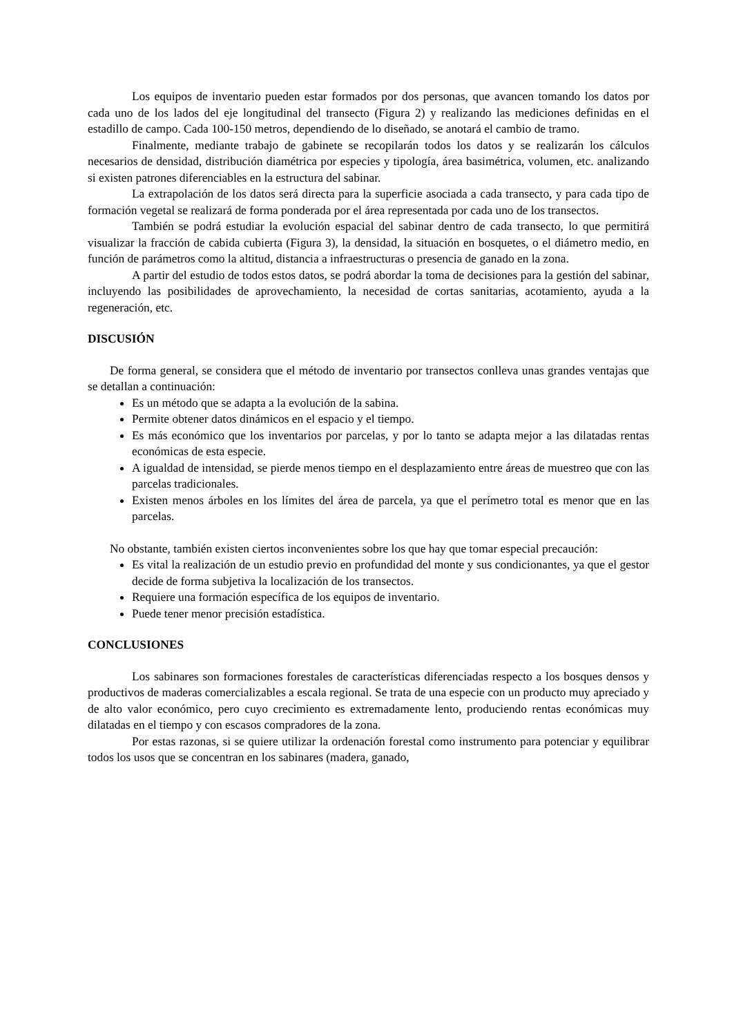Los equipos de inventario pueden estar formados por dos personas, que avancen tomando los datos por cada uno de los lados del eje longitudinal del transecto (Figura 2) y realizando las mediciones definidas en el estadillo de campo. Cada 100-150 metros, dependiendo de lo diseñado, se anotará el cambio de tramo.
Finalmente, mediante trabajo de gabinete se recopilarán todos los datos y se realizarán los cálculos necesarios de densidad, distribución diamétrica por especies y tipología, área basimétrica, volumen, etc. analizando si existen patrones diferenciables en la estructura del sabinar.
La extrapolación de los datos será directa para la superficie asociada a cada transecto, y para cada tipo de formación vegetal se realizará de forma ponderada por el área representada por cada uno de los transectos.
También se podrá estudiar la evolución espacial del sabinar dentro de cada transecto, lo que permitirá visualizar la fracción de cabida cubierta (Figura 3), la densidad, la situación en bosquetes, o el diámetro medio, en función de parámetros como la altitud, distancia a infraestructuras o presencia de ganado en la zona.
A partir del estudio de todos estos datos, se podrá abordar la toma de decisiones para la gestión del sabinar, incluyendo las posibilidades de aprovechamiento, la necesidad de cortas sanitarias, acotamiento, ayuda a la regeneración, etc.
DISCUSIÓN
De forma general, se considera que el método de inventario por transectos conlleva unas grandes ventajas que se detallan a continuación:
Es un método que se adapta a la evolución de la sabina.
Permite obtener datos dinámicos en el espacio y el tiempo.
Es más económico que los inventarios por parcelas, y por lo tanto se adapta mejor a las dilatadas rentas económicas de esta especie.
A igualdad de intensidad, se pierde menos tiempo en el desplazamiento entre áreas de muestreo que con las parcelas tradicionales.
Existen menos árboles en los límites del área de parcela, ya que el perímetro total es menor que en las parcelas.
No obstante, también existen ciertos inconvenientes sobre los que hay que tomar especial precaución:
Es vital la realización de un estudio previo en profundidad del monte y sus condicionantes, ya que el gestor decide de forma subjetiva la localización de los transectos.
Requiere una formación específica de los equipos de inventario.
Puede tener menor precisión estadística.
CONCLUSIONES
Los sabinares son formaciones forestales de características diferenciadas respecto a los bosques densos y productivos de maderas comercializables a escala regional. Se trata de una especie con un producto muy apreciado y de alto valor económico, pero cuyo crecimiento es extremadamente lento, produciendo rentas económicas muy dilatadas en el tiempo y con escasos compradores de la zona.
Por estas razonas, si se quiere utilizar la ordenación forestal como instrumento para potenciar y equilibrar todos los usos que se concentran en los sabinares (madera, ganado,